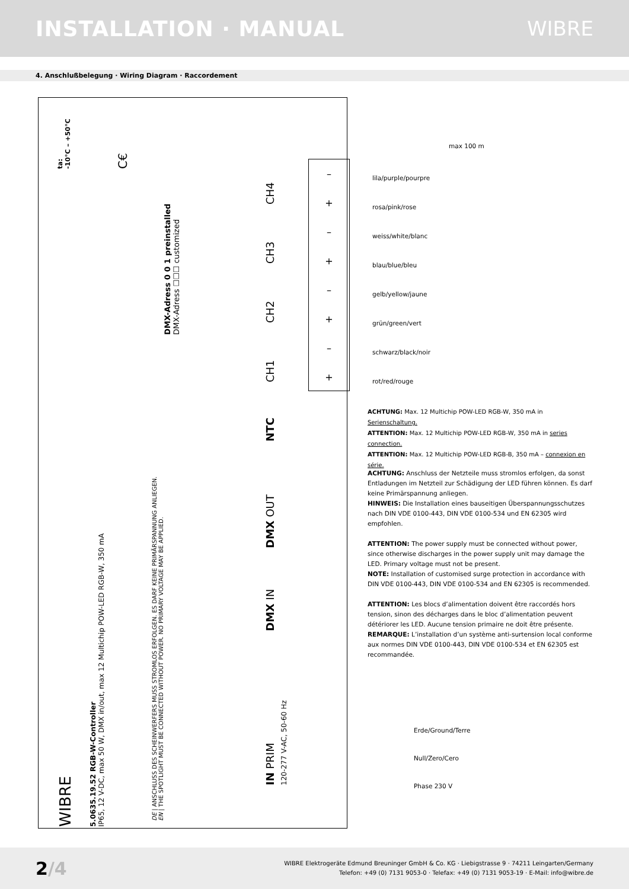INSTALLATION · MANUAL WIBRE
4. Anschlußbelegung · Wiring Diagram · Raccordement
ta:
-10°C – +50°C
C€
DMX-Adress 0 0 1 preinstalled
DMX-Adress ☐☐☐ customized
CH4
CH3
CH2
CH1
NTC
DMX OUT
DMX IN
IN PRIM
120-277 V-AC, 50-60 Hz
WIBRE
5.0635.19.52 RGB-W-Controller
IP65, 12 V-DC, max 50 W, DMX in/out, max 12 Multichip POW-LED RGB-W, 350 mA
DE | ANSCHLUSS DES SCHEINWERFERS MUSS STROMLOS ERFOLGEN. ES DARF KEINE PRIMÄRSPANNUNG ANLIEGEN.
EN | THE SPOTLIGHT MUST BE CONNECTED WITHOUT POWER. NO PRIMARY VOLTAGE MAY BE APPLIED.
–
+
–
+
–
+
–
+
max 100 m
lila/purple/pourpre
rosa/pink/rose
weiss/white/blanc
blau/blue/bleu
gelb/yellow/jaune
grün/green/vert
schwarz/black/noir
rot/red/rouge
ACHTUNG: Max. 12 Multichip POW-LED RGB-W, 350 mA in Serienschaltung.
ATTENTION: Max. 12 Multichip POW-LED RGB-W, 350 mA in series connection.
ATTENTION: Max. 12 Multichip POW-LED RGB-B, 350 mA – connexion en série.
ACHTUNG: Anschluss der Netzteile muss stromlos erfolgen, da sonst Entladungen im Netzteil zur Schädigung der LED führen können. Es darf keine Primärspannung anliegen.
HINWEIS: Die Installation eines bauseitigen Überspannungs­schutzes nach DIN VDE 0100-443, DIN VDE 0100-534 und EN 62305 wird empfohlen.
ATTENTION: The power supply must be connected without power, since otherwise discharges in the power supply unit may damage the LED. Primary voltage must not be present.
NOTE: Installation of customised surge protection in accordance with DIN VDE 0100-443, DIN VDE 0100-534 and EN 62305 is recom­mended.
ATTENTION: Les blocs d’alimentation doivent être raccordés hors tension, sinon des décharges dans le bloc d’alimentation peuvent détériorer les LED. Aucune tension primaire ne doit être présente.
REMARQUE: L’installation d’un système anti-surtension local conforme aux normes DIN VDE 0100-443, DIN VDE 0100-534 et EN 62305 est recommandée.
Erde/Ground/Terre
Null/Zero/Cero
Phase 230 V
2/4
WIBRE Elektrogeräte Edmund Breuninger GmbH & Co. KG · Liebigstrasse 9 · 74211 Leingarten/Germany
Telefon: +49 (0) 7131 9053-0 · Telefax: +49 (0) 7131 9053-19 · E-Mail: info@wibre.de